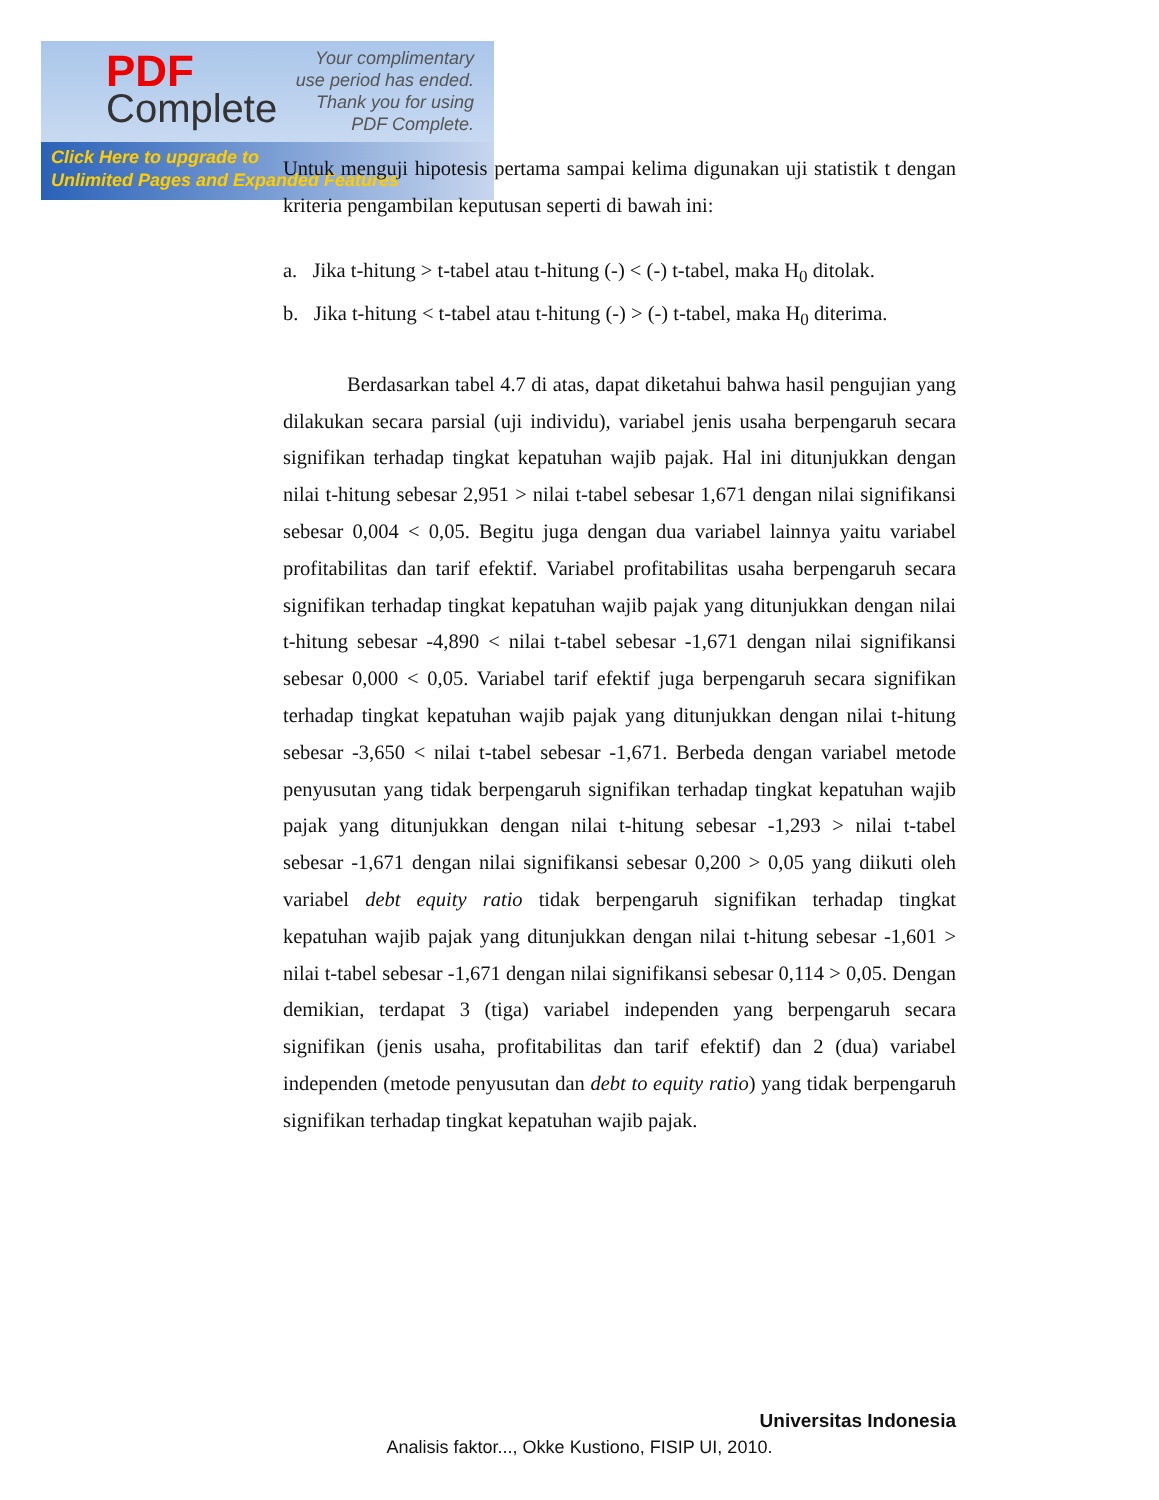PDF
Complete
Your complimentary
use period has ended.
Thank you for using
PDF Complete.
Click Here to upgrade to
Unlimited Pages and Expanded Features
Untuk menguji hipotesis pertama sampai kelima digunakan uji statistik t dengan kriteria pengambilan keputusan seperti di bawah ini:
a. Jika t-hitung > t-tabel atau t-hitung (-) < (-) t-tabel, maka H<sub>0</sub> ditolak.
b. Jika t-hitung < t-tabel atau t-hitung (-) > (-) t-tabel, maka H<sub>0</sub> diterima.
Berdasarkan tabel 4.7 di atas, dapat diketahui bahwa hasil pengujian yang dilakukan secara parsial (uji individu), variabel jenis usaha berpengaruh secara signifikan terhadap tingkat kepatuhan wajib pajak. Hal ini ditunjukkan dengan nilai t-hitung sebesar 2,951 > nilai t-tabel sebesar 1,671 dengan nilai signifikansi sebesar 0,004 < 0,05. Begitu juga dengan dua variabel lainnya yaitu variabel profitabilitas dan tarif efektif. Variabel profitabilitas usaha berpengaruh secara signifikan terhadap tingkat kepatuhan wajib pajak yang ditunjukkan dengan nilai t-hitung sebesar -4,890 < nilai t-tabel sebesar -1,671 dengan nilai signifikansi sebesar 0,000 < 0,05. Variabel tarif efektif juga berpengaruh secara signifikan terhadap tingkat kepatuhan wajib pajak yang ditunjukkan dengan nilai t-hitung sebesar -3,650 < nilai t-tabel sebesar -1,671. Berbeda dengan variabel metode penyusutan yang tidak berpengaruh signifikan terhadap tingkat kepatuhan wajib pajak yang ditunjukkan dengan nilai t-hitung sebesar -1,293 > nilai t-tabel sebesar -1,671 dengan nilai signifikansi sebesar 0,200 > 0,05 yang diikuti oleh variabel debt equity ratio tidak berpengaruh signifikan terhadap tingkat kepatuhan wajib pajak yang ditunjukkan dengan nilai t-hitung sebesar -1,601 > nilai t-tabel sebesar -1,671 dengan nilai signifikansi sebesar 0,114 > 0,05. Dengan demikian, terdapat 3 (tiga) variabel independen yang berpengaruh secara signifikan (jenis usaha, profitabilitas dan tarif efektif) dan 2 (dua) variabel independen (metode penyusutan dan debt to equity ratio) yang tidak berpengaruh signifikan terhadap tingkat kepatuhan wajib pajak.
Universitas Indonesia
Analisis faktor..., Okke Kustiono, FISIP UI, 2010.